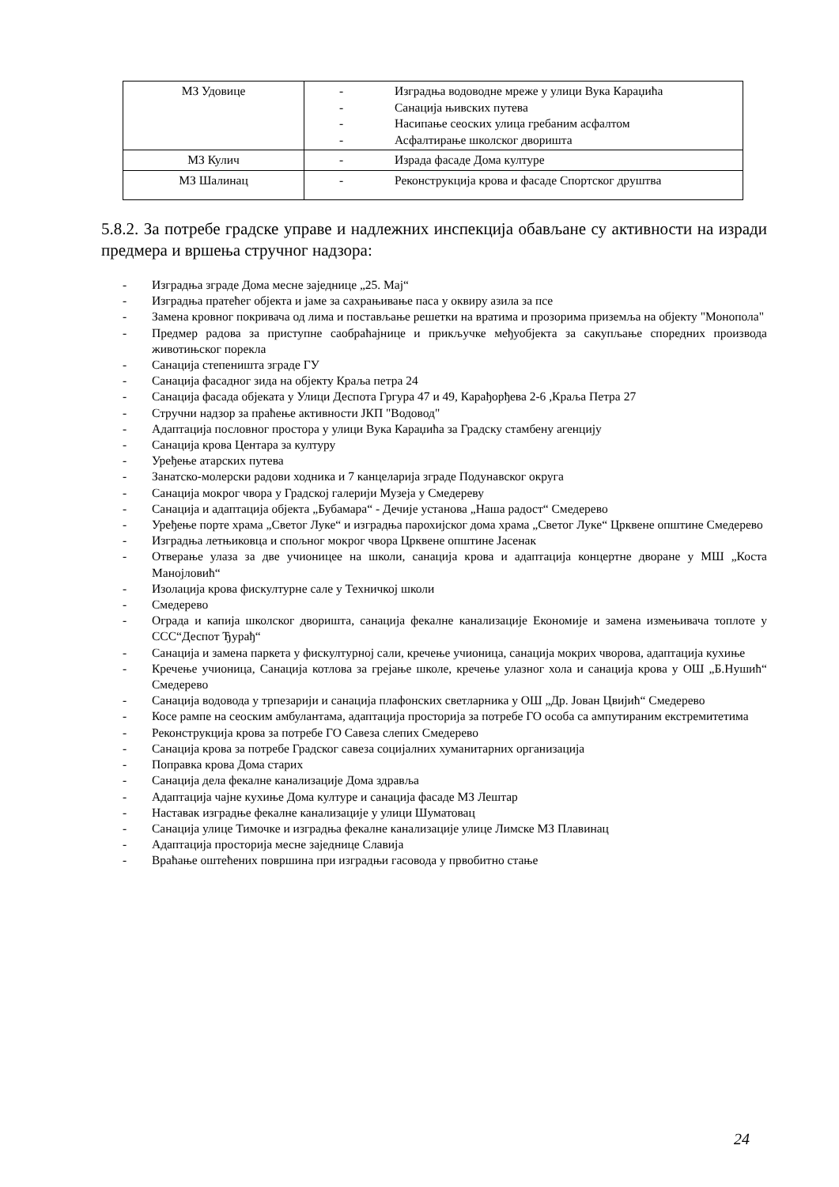| МЗ Удовице | - Изградња водоводне мреже у улици Вука Караџића - Санација њивских путева - Насипање сеоских улица гребаним асфалтом - Асфалтирање школског дворишта |
| МЗ Кулич | - Израда фасаде Дома културе |
| МЗ Шалинац | - Реконструкција крова и фасаде Спортског друштва |
5.8.2. За потребе градске управе и надлежних инспекција обављане су активности на изради предмера и вршења стручног надзора:
- Изградња зграде Дома месне заједнице „25. Мај“
- Изградња пратећег објекта и јаме за сахрањивање паса у оквиру азила за псе
- Замена кровног покривача од лима и постављање решетки на вратима и прозорима приземља на објекту "Монопола"
- Предмер радова за приступне саобраћајнице и прикључке међуобјекта за сакупљање споредних производа животињског порекла
- Санација степеништа зграде ГУ
- Санација фасадног зида на објекту Краља петра 24
- Санација фасада објеката у Улици Деспота Гргура 47 и 49, Карађорђева 2-6 ,Краља Петра 27
- Стручни надзор за праћење активности ЈКП "Водовод"
- Адаптација пословног простора у улици Вука Караџића за Градску стамбену агенцију
- Санација крова Центара за културу
- Уређење атарских путева
- Занатско-молерски радови ходника и 7 канцеларија зграде Подунавског округа
- Санација мокрог чвора у Градској галерији Музеја у Смедереву
- Санација и адаптација објекта „Бубамара“ - Дечије установа „Наша радост“ Смедерево
- Уређење порте храма „Светог Луке“ и изградња парохијског дома храма „Светог Луке“ Црквене општине Смедерево
- Изградња летњиковца и спољног мокрог чвора Црквене општине Јасенак
- Отверање улаза за две учионицее на школи, санација крова и адаптација концертне дворане у МШ „Коста Манојловић“
- Изолација крова фискултурне сале у Техничкој школи
- Смедерево
- Ограда и капија школског дворишта, санација фекалне канализације Економије и замена измењивача топлоте у ССС“Деспот Ђурађ“
- Санација и замена паркета у фискултурној сали, кречење учионица, санација мокрих чворова, адаптација кухиње
- Кречење учионица, Санација котлова за грејање школе, кречење улазног хола и санација крова у ОШ „Б.Нушић“ Смедерево
- Санација водовода у трпезарији и санација плафонских светларника у ОШ „Др. Јован Цвијић“ Смедерево
- Косе рампе на сеоским амбулантама, адаптација просторија за потребе ГО особа са ампутираним екстремитетима
- Реконструкција крова за потребе ГО Савеза слепих Смедерево
- Санација крова за потребе Градског савеза социјалних хуманитарних организација
- Поправка крова Дома старих
- Санација дела фекалне канализације Дома здравља
- Адаптација чајне кухиње Дома културе и санација фасаде МЗ Лештар
- Наставак изградње фекалне канализације у улици Шуматовац
- Санација улице Тимочке и изградња фекалне канализације улице Лимске МЗ Плавинац
- Адаптација просторија месне заједнице Славија
- Враћање оштећених површина при изградњи гасовода у првобитно стање
24